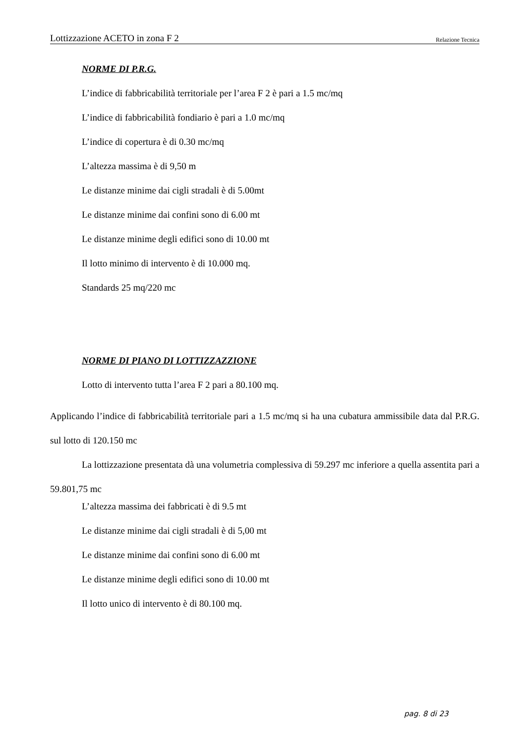Lottizzazione ACETO in zona F 2 Relazione Tecnica
NORME DI P.R.G.
L’indice di fabbricabilità territoriale per l’area F 2 è pari a 1.5 mc/mq
L’indice di fabbricabilità fondiario è pari a 1.0 mc/mq
L’indice di copertura è di 0.30 mc/mq
L’altezza massima è di 9,50 m
Le distanze minime dai cigli stradali è di 5.00mt
Le distanze minime dai confini sono di 6.00 mt
Le distanze minime degli edifici sono di 10.00 mt
Il lotto minimo di intervento è di 10.000 mq.
Standards 25 mq/220 mc
NORME DI PIANO DI LOTTIZZAZZIONE
Lotto di intervento tutta l’area F 2 pari a 80.100 mq.
Applicando l’indice di fabbricabilità territoriale pari a 1.5 mc/mq si ha una cubatura ammissibile data dal P.R.G. sul lotto di 120.150 mc
La lottizzazione presentata dà una volumetria complessiva di 59.297 mc inferiore a quella assentita pari a 59.801,75 mc
L’altezza massima dei fabbricati è di 9.5 mt
Le distanze minime dai cigli stradali è di 5,00 mt
Le distanze minime dai confini sono di 6.00 mt
Le distanze minime degli edifici sono di 10.00 mt
Il lotto unico di intervento è di 80.100 mq.
pag. 8 di 23